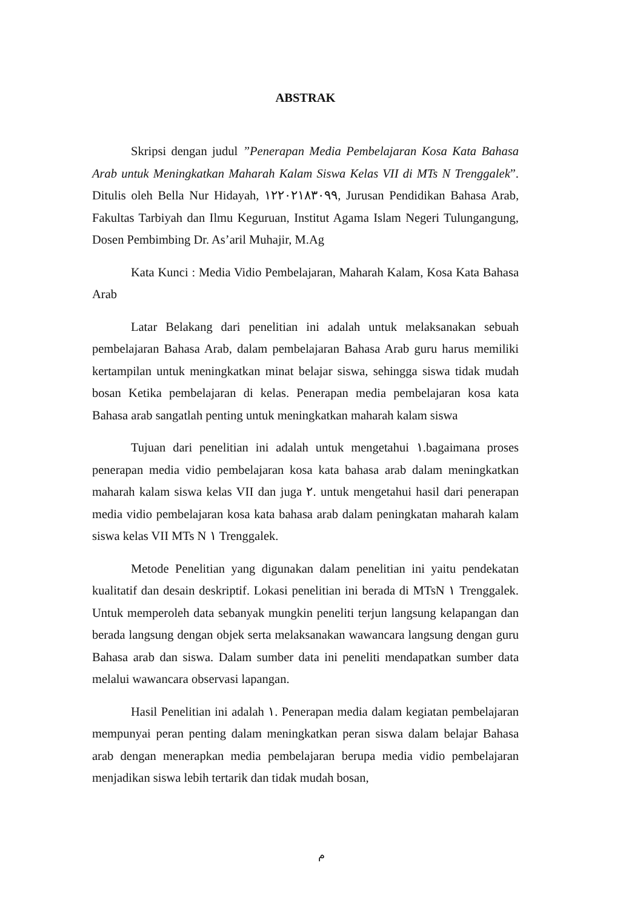ABSTRAK
Skripsi dengan judul ”Penerapan Media Pembelajaran Kosa Kata Bahasa Arab untuk Meningkatkan Maharah Kalam Siswa Kelas VII di MTs N Trenggalek”. Ditulis oleh Bella Nur Hidayah, ١٢٢٠٢١٨٣٠٩٩, Jurusan Pendidikan Bahasa Arab, Fakultas Tarbiyah dan Ilmu Keguruan, Institut Agama Islam Negeri Tulungangung, Dosen Pembimbing Dr. As’aril Muhajir, M.Ag
Kata Kunci : Media Vidio Pembelajaran, Maharah Kalam, Kosa Kata Bahasa Arab
Latar Belakang dari penelitian ini adalah untuk melaksanakan sebuah pembelajaran Bahasa Arab, dalam pembelajaran Bahasa Arab guru harus memiliki kertampilan untuk meningkatkan minat belajar siswa, sehingga siswa tidak mudah bosan Ketika pembelajaran di kelas. Penerapan media pembelajaran kosa kata Bahasa arab sangatlah penting untuk meningkatkan maharah kalam siswa
Tujuan dari penelitian ini adalah untuk mengetahui ١.bagaimana proses penerapan media vidio pembelajaran kosa kata bahasa arab dalam meningkatkan maharah kalam siswa kelas VII dan juga ٢. untuk mengetahui hasil dari penerapan media vidio pembelajaran kosa kata bahasa arab dalam peningkatan maharah kalam siswa kelas VII MTs N ١ Trenggalek.
Metode Penelitian yang digunakan dalam penelitian ini yaitu pendekatan kualitatif dan desain deskriptif. Lokasi penelitian ini berada di MTsN ١ Trenggalek. Untuk memperoleh data sebanyak mungkin peneliti terjun langsung kelapangan dan berada langsung dengan objek serta melaksanakan wawancara langsung dengan guru Bahasa arab dan siswa. Dalam sumber data ini peneliti mendapatkan sumber data melalui wawancara observasi lapangan.
Hasil Penelitian ini adalah ١. Penerapan media dalam kegiatan pembelajaran mempunyai peran penting dalam meningkatkan peran siswa dalam belajar Bahasa arab dengan menerapkan media pembelajaran berupa media vidio pembelajaran menjadikan siswa lebih tertarik dan tidak mudah bosan,
م